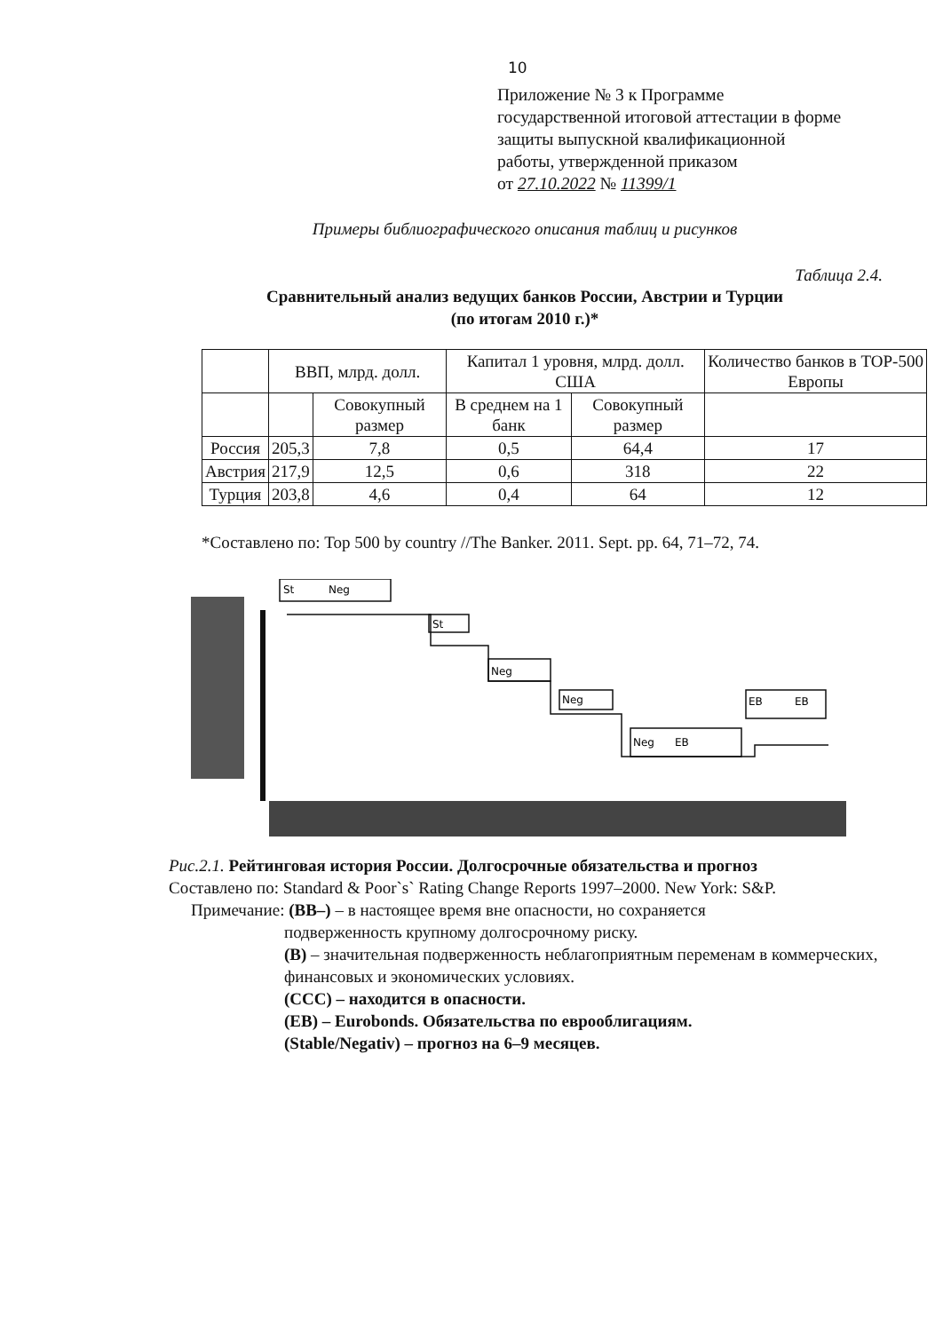10
Приложение № 3 к Программе
государственной итоговой аттестации в форме
защиты выпускной квалификационной
работы, утвержденной приказом
от 27.10.2022 № 11399/1
Примеры библиографического описания таблиц и рисунков
Таблица 2.4.
Сравнительный анализ ведущих банков России, Австрии и Турции
(по итогам 2010 г.)*
| | ВВП, млрд. долл. | | Капитал 1 уровня, млрд. долл. США | | Количество банков в TOP-500 Европы |
| --- | --- | --- | --- | --- | --- |
| | | Совокупный размер | В среднем на 1 банк | Совокупный размер | |
| Россия | 205,3 | 7,8 | 0,5 | 64,4 | 17 |
| Австрия | 217,9 | 12,5 | 0,6 | 318 | 22 |
| Турция | 203,8 | 4,6 | 0,4 | 64 | 12 |
*Составлено по: Top 500 by country //The Banker. 2011. Sept. pp. 64, 71–72, 74.
St
Neg
St
Neg
Neg
Neg
EB
EB
EB
Рис.2.1. Рейтинговая история России. Долгосрочные обязательства и прогноз
Составлено по: Standard & Poor`s` Rating Change Reports 1997–2000. New York: S&P.
Примечание: (BB–) – в настоящее время вне опасности, но сохраняется
подверженность крупному долгосрочному риску.
(B) – значительная подверженность неблагоприятным переменам в коммерческих, финансовых и экономических условиях.
(CCC) – находится в опасности.
(EB) – Eurobonds. Обязательства по еврооблигациям.
(Stable/Negativ) – прогноз на 6–9 месяцев.